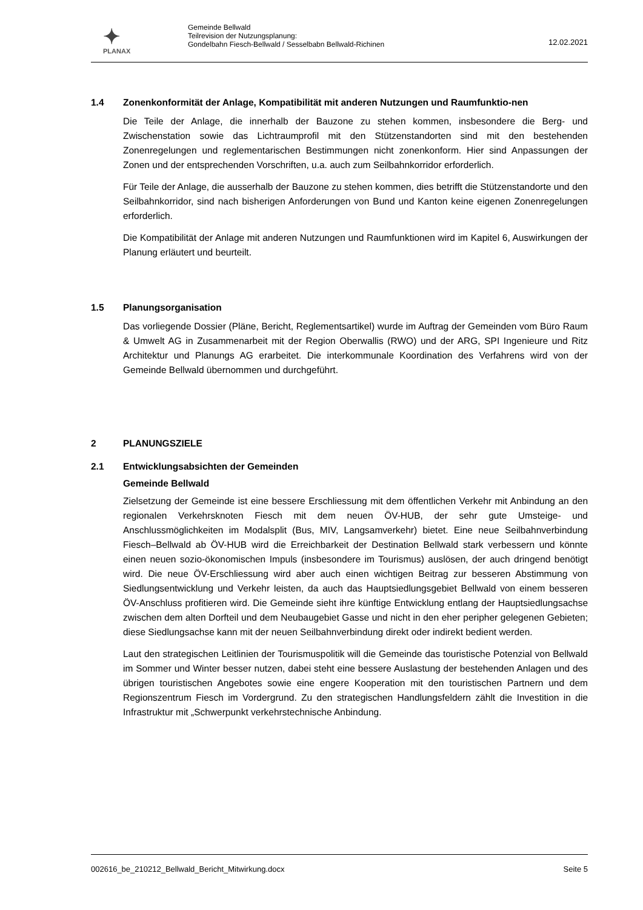✦
PLANAX
Gemeinde Bellwald
Teilrevision der Nutzungsplanung:
Gondelbahn Fiesch-Bellwald / Sesselbabn Bellwald-Richinen
12.02.2021
1.4 Zonenkonformität der Anlage, Kompatibilität mit anderen Nutzungen und Raumfunktio-nen
Die Teile der Anlage, die innerhalb der Bauzone zu stehen kommen, insbesondere die Berg- und Zwischenstation sowie das Lichtraumprofil mit den Stützenstandorten sind mit den bestehenden Zonenregelungen und reglementarischen Bestimmungen nicht zonenkonform. Hier sind Anpassungen der Zonen und der entsprechenden Vorschriften, u.a. auch zum Seilbahnkorridor erforderlich.
Für Teile der Anlage, die ausserhalb der Bauzone zu stehen kommen, dies betrifft die Stützenstandorte und den Seilbahnkorridor, sind nach bisherigen Anforderungen von Bund und Kanton keine eigenen Zonenregelungen erforderlich.
Die Kompatibilität der Anlage mit anderen Nutzungen und Raumfunktionen wird im Kapitel 6, Auswirkungen der Planung erläutert und beurteilt.
1.5 Planungsorganisation
Das vorliegende Dossier (Pläne, Bericht, Reglementsartikel) wurde im Auftrag der Gemeinden vom Büro Raum & Umwelt AG in Zusammenarbeit mit der Region Oberwallis (RWO) und der ARG, SPI Ingenieure und Ritz Architektur und Planungs AG erarbeitet. Die interkommunale Koordination des Verfahrens wird von der Gemeinde Bellwald übernommen und durchgeführt.
2 PLANUNGSZIELE
2.1 Entwicklungsabsichten der Gemeinden
Gemeinde Bellwald
Zielsetzung der Gemeinde ist eine bessere Erschliessung mit dem öffentlichen Verkehr mit Anbindung an den regionalen Verkehrsknoten Fiesch mit dem neuen ÖV-HUB, der sehr gute Umsteige- und Anschlussmöglichkeiten im Modalsplit (Bus, MIV, Langsamverkehr) bietet. Eine neue Seilbahnverbindung Fiesch–Bellwald ab ÖV-HUB wird die Erreichbarkeit der Destination Bellwald stark verbessern und könnte einen neuen sozio-ökonomischen Impuls (insbesondere im Tourismus) auslösen, der auch dringend benötigt wird. Die neue ÖV-Erschliessung wird aber auch einen wichtigen Beitrag zur besseren Abstimmung von Siedlungsentwicklung und Verkehr leisten, da auch das Hauptsiedlungsgebiet Bellwald von einem besseren ÖV-Anschluss profitieren wird. Die Gemeinde sieht ihre künftige Entwicklung entlang der Hauptsiedlungsachse zwischen dem alten Dorfteil und dem Neubaugebiet Gasse und nicht in den eher peripher gelegenen Gebieten; diese Siedlungsachse kann mit der neuen Seilbahnverbindung direkt oder indirekt bedient werden.
Laut den strategischen Leitlinien der Tourismuspolitik will die Gemeinde das touristische Potenzial von Bellwald im Sommer und Winter besser nutzen, dabei steht eine bessere Auslastung der bestehenden Anlagen und des übrigen touristischen Angebotes sowie eine engere Kooperation mit den touristischen Partnern und dem Regionszentrum Fiesch im Vordergrund. Zu den strategischen Handlungsfeldern zählt die Investition in die Infrastruktur mit „Schwerpunkt verkehrstechnische Anbindung.
002616_be_210212_Bellwald_Bericht_Mitwirkung.docx Seite 5